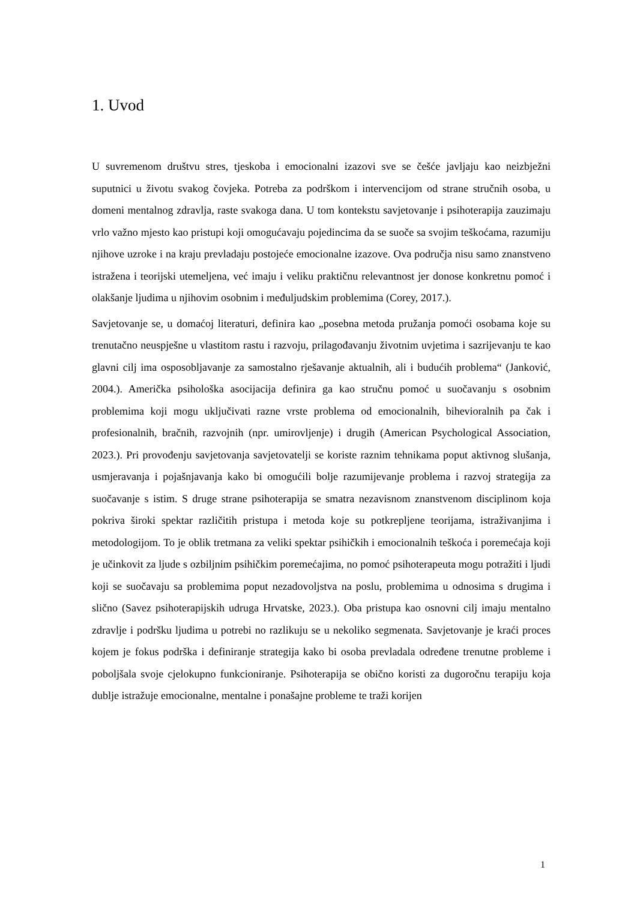1. Uvod
U suvremenom društvu stres, tjeskoba i emocionalni izazovi sve se češće javljaju kao neizbježni suputnici u životu svakog čovjeka. Potreba za podrškom i intervencijom od strane stručnih osoba, u domeni mentalnog zdravlja, raste svakoga dana. U tom kontekstu savjetovanje i psihoterapija zauzimaju vrlo važno mjesto kao pristupi koji omogućavaju pojedincima da se suoče sa svojim teškoćama, razumiju njihove uzroke i na kraju prevladaju postojeće emocionalne izazove. Ova područja nisu samo znanstveno istražena i teorijski utemeljena, već imaju i veliku praktičnu relevantnost jer donose konkretnu pomoć i olakšanje ljudima u njihovim osobnim i međuljudskim problemima (Corey, 2017.).
Savjetovanje se, u domaćoj literaturi, definira kao „posebna metoda pružanja pomoći osobama koje su trenutačno neuspješne u vlastitom rastu i razvoju, prilagođavanju životnim uvjetima i sazrijevanju te kao glavni cilj ima osposobljavanje za samostalno rješavanje aktualnih, ali i budućih problema“ (Janković, 2004.). Američka psihološka asocijacija definira ga kao stručnu pomoć u suočavanju s osobnim problemima koji mogu uključivati razne vrste problema od emocionalnih, bihevioralnih pa čak i profesionalnih, bračnih, razvojnih (npr. umirovljenje) i drugih (American Psychological Association, 2023.). Pri provođenju savjetovanja savjetovatelji se koriste raznim tehnikama poput aktivnog slušanja, usmjeravanja i pojašnjavanja kako bi omogućili bolje razumijevanje problema i razvoj strategija za suočavanje s istim. S druge strane psihoterapija se smatra nezavisnom znanstvenom disciplinom koja pokriva široki spektar različitih pristupa i metoda koje su potkrepljene teorijama, istraživanjima i metodologijom. To je oblik tretmana za veliki spektar psihičkih i emocionalnih teškoća i poremećaja koji je učinkovit za ljude s ozbiljnim psihičkim poremećajima, no pomoć psihoterapeuta mogu potražiti i ljudi koji se suočavaju sa problemima poput nezadovoljstva na poslu, problemima u odnosima s drugima i slično (Savez psihoterapijskih udruga Hrvatske, 2023.). Oba pristupa kao osnovni cilj imaju mentalno zdravlje i podršku ljudima u potrebi no razlikuju se u nekoliko segmenata. Savjetovanje je kraći proces kojem je fokus podrška i definiranje strategija kako bi osoba prevladala određene trenutne probleme i poboljšala svoje cjelokupno funkcioniranje. Psihoterapija se obično koristi za dugoročnu terapiju koja dublje istražuje emocionalne, mentalne i ponašajne probleme te traži korijen
1